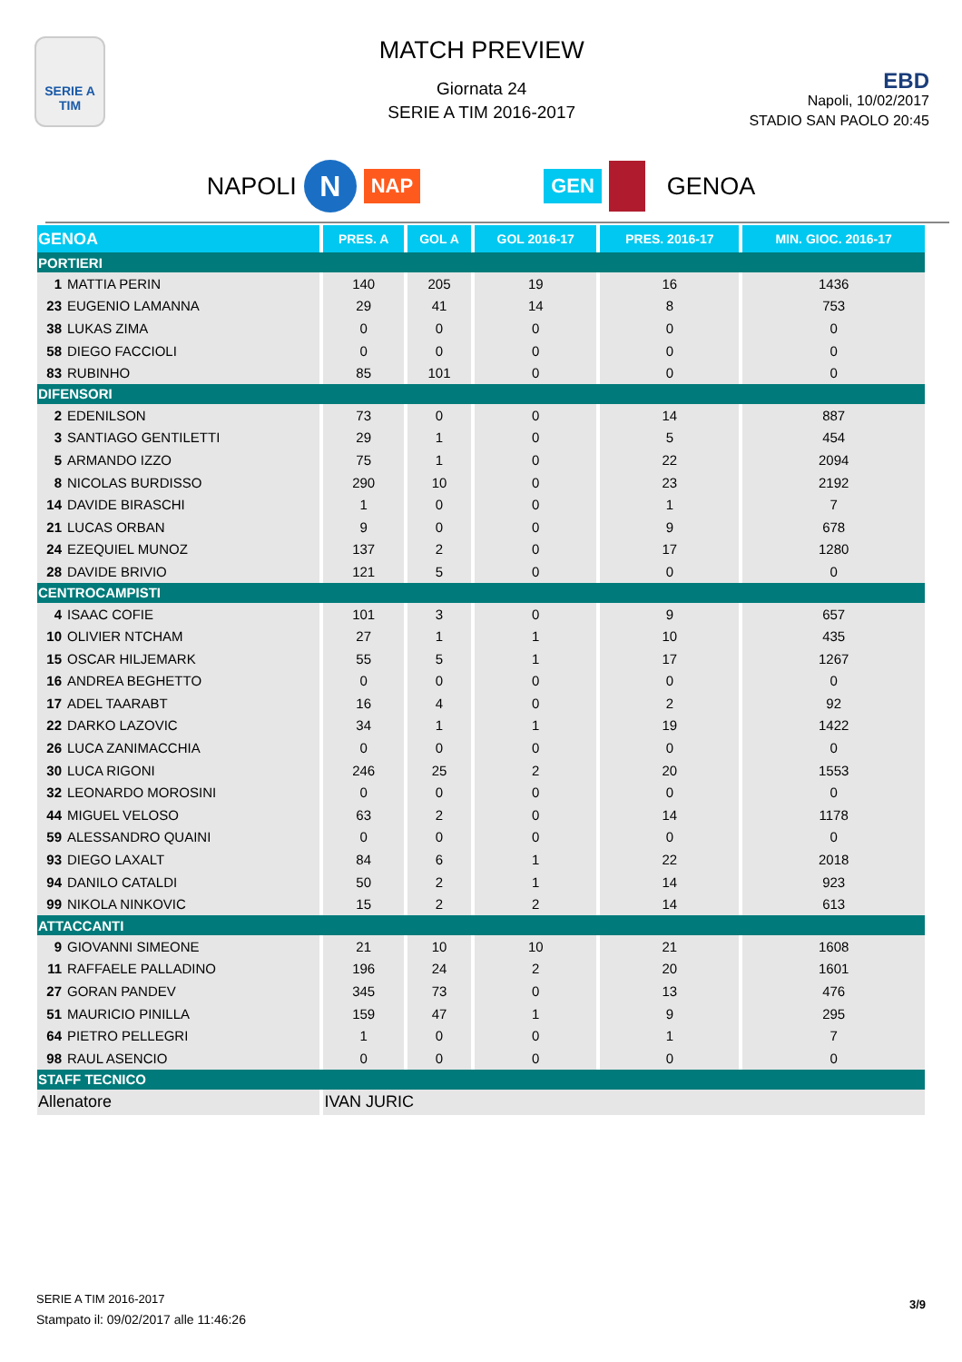SERIE A TIM
MATCH PREVIEW
Giornata 24
SERIE A TIM 2016-2017
EBD
Napoli, 10/02/2017
STADIO SAN PAOLO 20:45
NAPOLI N NAP GEN GENOA
| GENOA | PRES. A | GOL A | GOL 2016-17 | PRES. 2016-17 | MIN. GIOC. 2016-17 |
| --- | --- | --- | --- | --- | --- |
| PORTIERI | | | | | |
| 1 MATTIA PERIN | 140 | 205 | 19 | 16 | 1436 |
| 23 EUGENIO LAMANNA | 29 | 41 | 14 | 8 | 753 |
| 38 LUKAS ZIMA | 0 | 0 | 0 | 0 | 0 |
| 58 DIEGO FACCIOLI | 0 | 0 | 0 | 0 | 0 |
| 83 RUBINHO | 85 | 101 | 0 | 0 | 0 |
| DIFENSORI | | | | | |
| 2 EDENILSON | 73 | 0 | 0 | 14 | 887 |
| 3 SANTIAGO GENTILETTI | 29 | 1 | 0 | 5 | 454 |
| 5 ARMANDO IZZO | 75 | 1 | 0 | 22 | 2094 |
| 8 NICOLAS BURDISSO | 290 | 10 | 0 | 23 | 2192 |
| 14 DAVIDE BIRASCHI | 1 | 0 | 0 | 1 | 7 |
| 21 LUCAS ORBAN | 9 | 0 | 0 | 9 | 678 |
| 24 EZEQUIEL MUNOZ | 137 | 2 | 0 | 17 | 1280 |
| 28 DAVIDE BRIVIO | 121 | 5 | 0 | 0 | 0 |
| CENTROCAMPISTI | | | | | |
| 4 ISAAC COFIE | 101 | 3 | 0 | 9 | 657 |
| 10 OLIVIER NTCHAM | 27 | 1 | 1 | 10 | 435 |
| 15 OSCAR HILJEMARK | 55 | 5 | 1 | 17 | 1267 |
| 16 ANDREA BEGHETTO | 0 | 0 | 0 | 0 | 0 |
| 17 ADEL TAARABT | 16 | 4 | 0 | 2 | 92 |
| 22 DARKO LAZOVIC | 34 | 1 | 1 | 19 | 1422 |
| 26 LUCA ZANIMACCHIA | 0 | 0 | 0 | 0 | 0 |
| 30 LUCA RIGONI | 246 | 25 | 2 | 20 | 1553 |
| 32 LEONARDO MOROSINI | 0 | 0 | 0 | 0 | 0 |
| 44 MIGUEL VELOSO | 63 | 2 | 0 | 14 | 1178 |
| 59 ALESSANDRO QUAINI | 0 | 0 | 0 | 0 | 0 |
| 93 DIEGO LAXALT | 84 | 6 | 1 | 22 | 2018 |
| 94 DANILO CATALDI | 50 | 2 | 1 | 14 | 923 |
| 99 NIKOLA NINKOVIC | 15 | 2 | 2 | 14 | 613 |
| ATTACCANTI | | | | | |
| 9 GIOVANNI SIMEONE | 21 | 10 | 10 | 21 | 1608 |
| 11 RAFFAELE PALLADINO | 196 | 24 | 2 | 20 | 1601 |
| 27 GORAN PANDEV | 345 | 73 | 0 | 13 | 476 |
| 51 MAURICIO PINILLA | 159 | 47 | 1 | 9 | 295 |
| 64 PIETRO PELLEGRI | 1 | 0 | 0 | 1 | 7 |
| 98 RAUL ASENCIO | 0 | 0 | 0 | 0 | 0 |
| STAFF TECNICO | | | | | |
| Allenatore | IVAN JURIC | | | | |
SERIE A TIM 2016-2017
Stampato il: 09/02/2017 alle 11:46:26
3/9